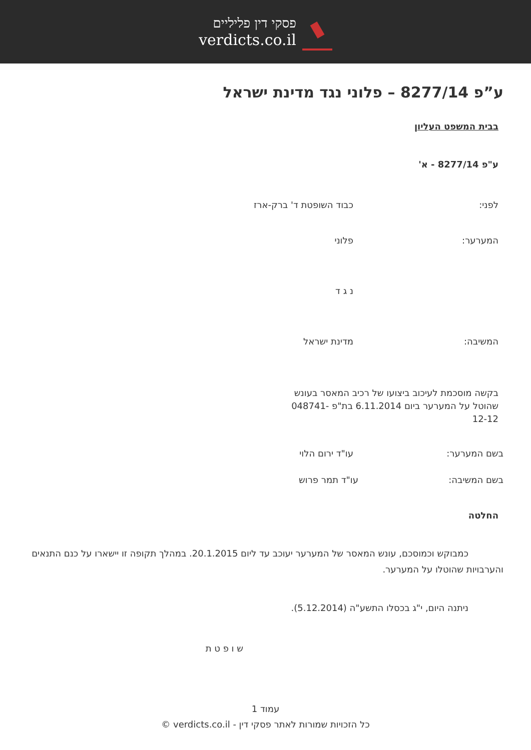פסקי דין פליליים
verdicts.co.il
ע”פ 8277/14 – פלוני נגד מדינת ישראל
בבית המשפט העליון
ע"פ 8277/14 - א'
לפני: כבוד השופטת ד' ברק-ארז
המערער: פלוני
נ ג ד
המשיבה: מדינת ישראל
בקשה מוסכמת לעיכוב ביצועו של רכיב המאסר בעונש שהוטל על המערער ביום 6.11.2014 בת"פ 048741-12-12
בשם המערער: עו"ד ירום הלוי
בשם המשיבה: עו"ד תמר פרוש
החלטה
כמבוקש וכמוסכם, עונש המאסר של המערער יעוכב עד ליום 20.1.2015. במהלך תקופה זו יישארו על כנם התנאים והערבויות שהוטלו על המערער.
ניתנה היום, י"ג בכסלו התשע"ה (5.12.2014).
ש ו פ ט ת
עמוד 1
כל הזכויות שמורות לאתר פסקי דין - verdicts.co.il ©